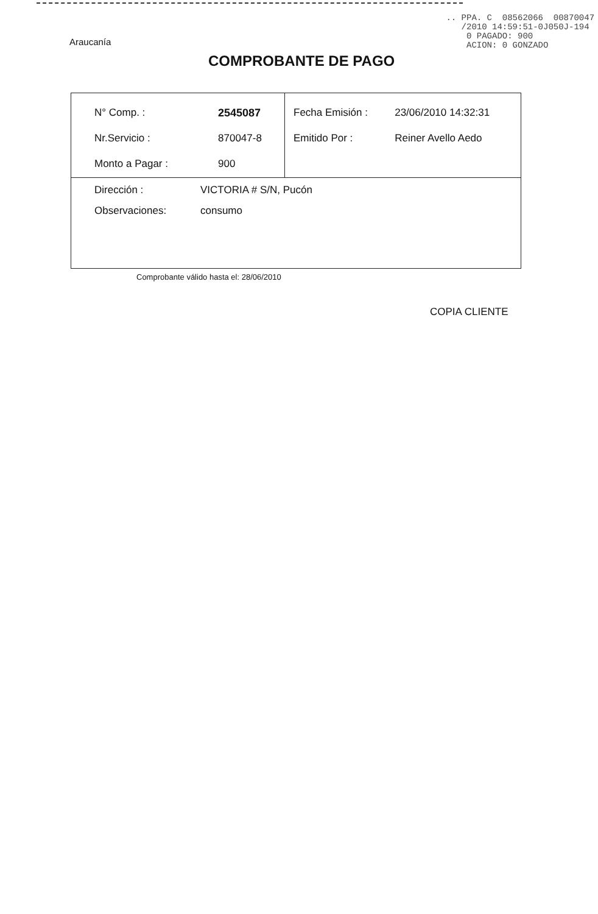Araucanía
.. PPA. C 08562066 00870047 /2010 14:59:51-0J050J-194 0 PAGADO: 900 ACION: 0 GONZADO
COMPROBANTE DE PAGO
| / N° Comp. : / 2545087 / / Nr.Servicio : / 870047-8 / / Monto a Pagar : / 900 / | / Fecha Emisión : / 23/06/2010 14:32:31 / / Emitido Por : / Reiner Avello Aedo / |
| / Dirección : / VICTORIA # S/N, Pucón / / Observaciones: / consumo / | |
Comprobante válido hasta el: 28/06/2010
COPIA CLIENTE